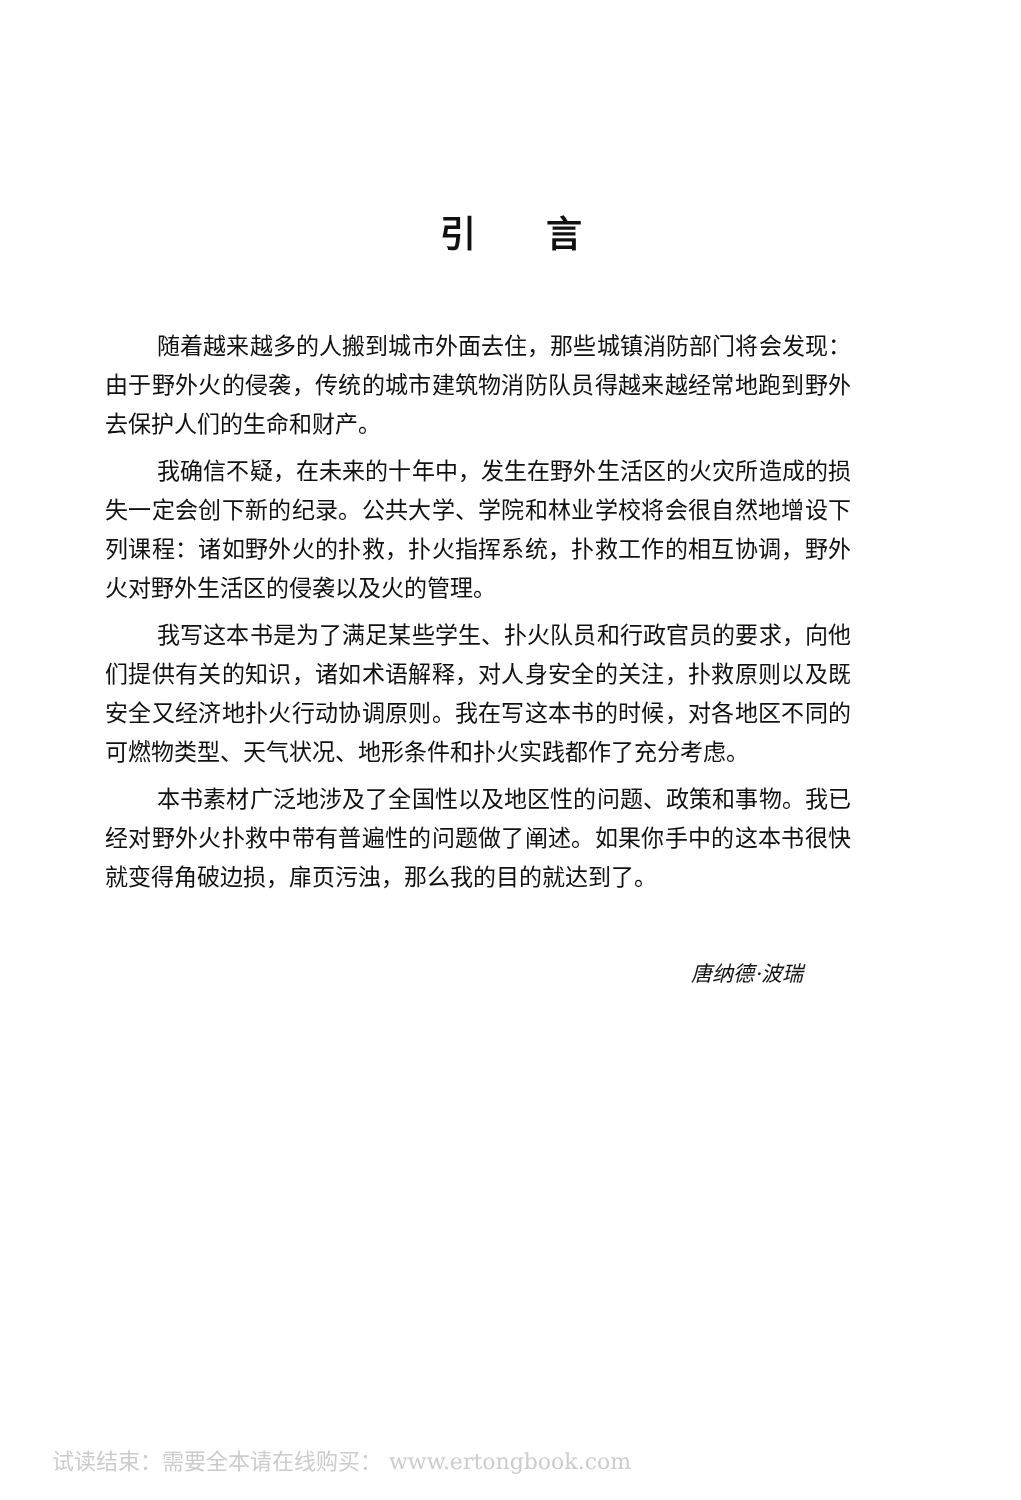引言
随着越来越多的人搬到城市外面去住，那些城镇消防部门将会发现：由于野外火的侵袭，传统的城市建筑物消防队员得越来越经常地跑到野外去保护人们的生命和财产。
我确信不疑，在未来的十年中，发生在野外生活区的火灾所造成的损失一定会创下新的纪录。公共大学、学院和林业学校将会很自然地增设下列课程：诸如野外火的扑救，扑火指挥系统，扑救工作的相互协调，野外火对野外生活区的侵袭以及火的管理。
我写这本书是为了满足某些学生、扑火队员和行政官员的要求，向他们提供有关的知识，诸如术语解释，对人身安全的关注，扑救原则以及既安全又经济地扑火行动协调原则。我在写这本书的时候，对各地区不同的可燃物类型、天气状况、地形条件和扑火实践都作了充分考虑。
本书素材广泛地涉及了全国性以及地区性的问题、政策和事物。我已经对野外火扑救中带有普遍性的问题做了阐述。如果你手中的这本书很快就变得角破边损，扉页污浊，那么我的目的就达到了。
唐纳德·波瑞
试读结束：需要全本请在线购买： www.ertongbook.com